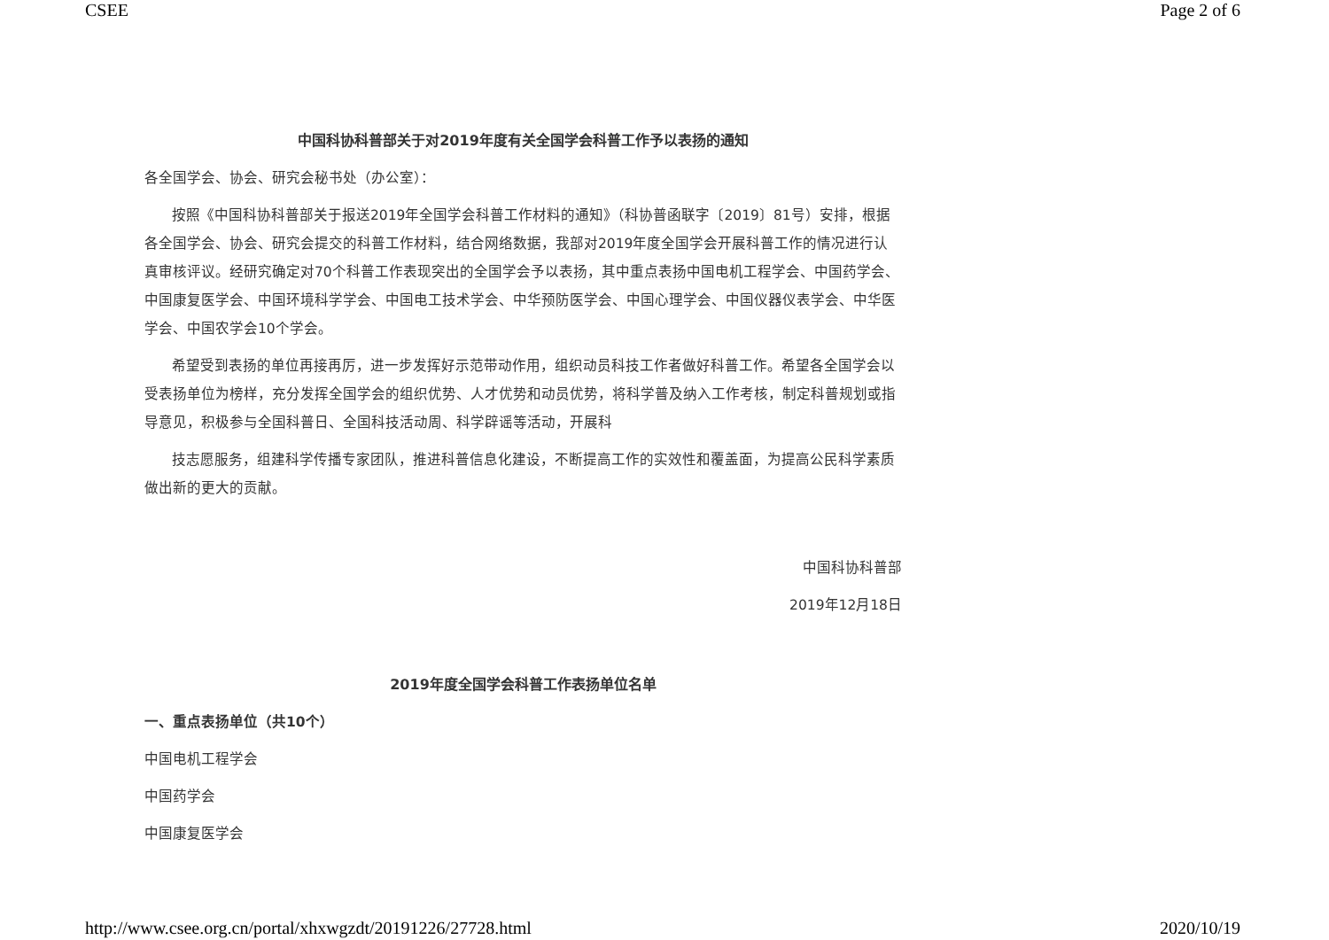CSEE Page 2 of 6
中国科协科普部关于对2019年度有关全国学会科普工作予以表扬的通知
各全国学会、协会、研究会秘书处（办公室）：
按照《中国科协科普部关于报送2019年全国学会科普工作材料的通知》（科协普函联字〔2019〕81号）安排，根据各全国学会、协会、研究会提交的科普工作材料，结合网络数据，我部对2019年度全国学会开展科普工作的情况进行认真审核评议。经研究确定对70个科普工作表现突出的全国学会予以表扬，其中重点表扬中国电机工程学会、中国药学会、中国康复医学会、中国环境科学学会、中国电工技术学会、中华预防医学会、中国心理学会、中国仪器仪表学会、中华医学会、中国农学会10个学会。
希望受到表扬的单位再接再厉，进一步发挥好示范带动作用，组织动员科技工作者做好科普工作。希望各全国学会以受表扬单位为榜样，充分发挥全国学会的组织优势、人才优势和动员优势，将科学普及纳入工作考核，制定科普规划或指导意见，积极参与全国科普日、全国科技活动周、科学辟谣等活动，开展科
技志愿服务，组建科学传播专家团队，推进科普信息化建设，不断提高工作的实效性和覆盖面，为提高公民科学素质做出新的更大的贡献。
中国科协科普部
2019年12月18日
2019年度全国学会科普工作表扬单位名单
一、重点表扬单位（共10个）
中国电机工程学会
中国药学会
中国康复医学会
http://www.csee.org.cn/portal/xhxwgzdt/20191226/27728.html 2020/10/19